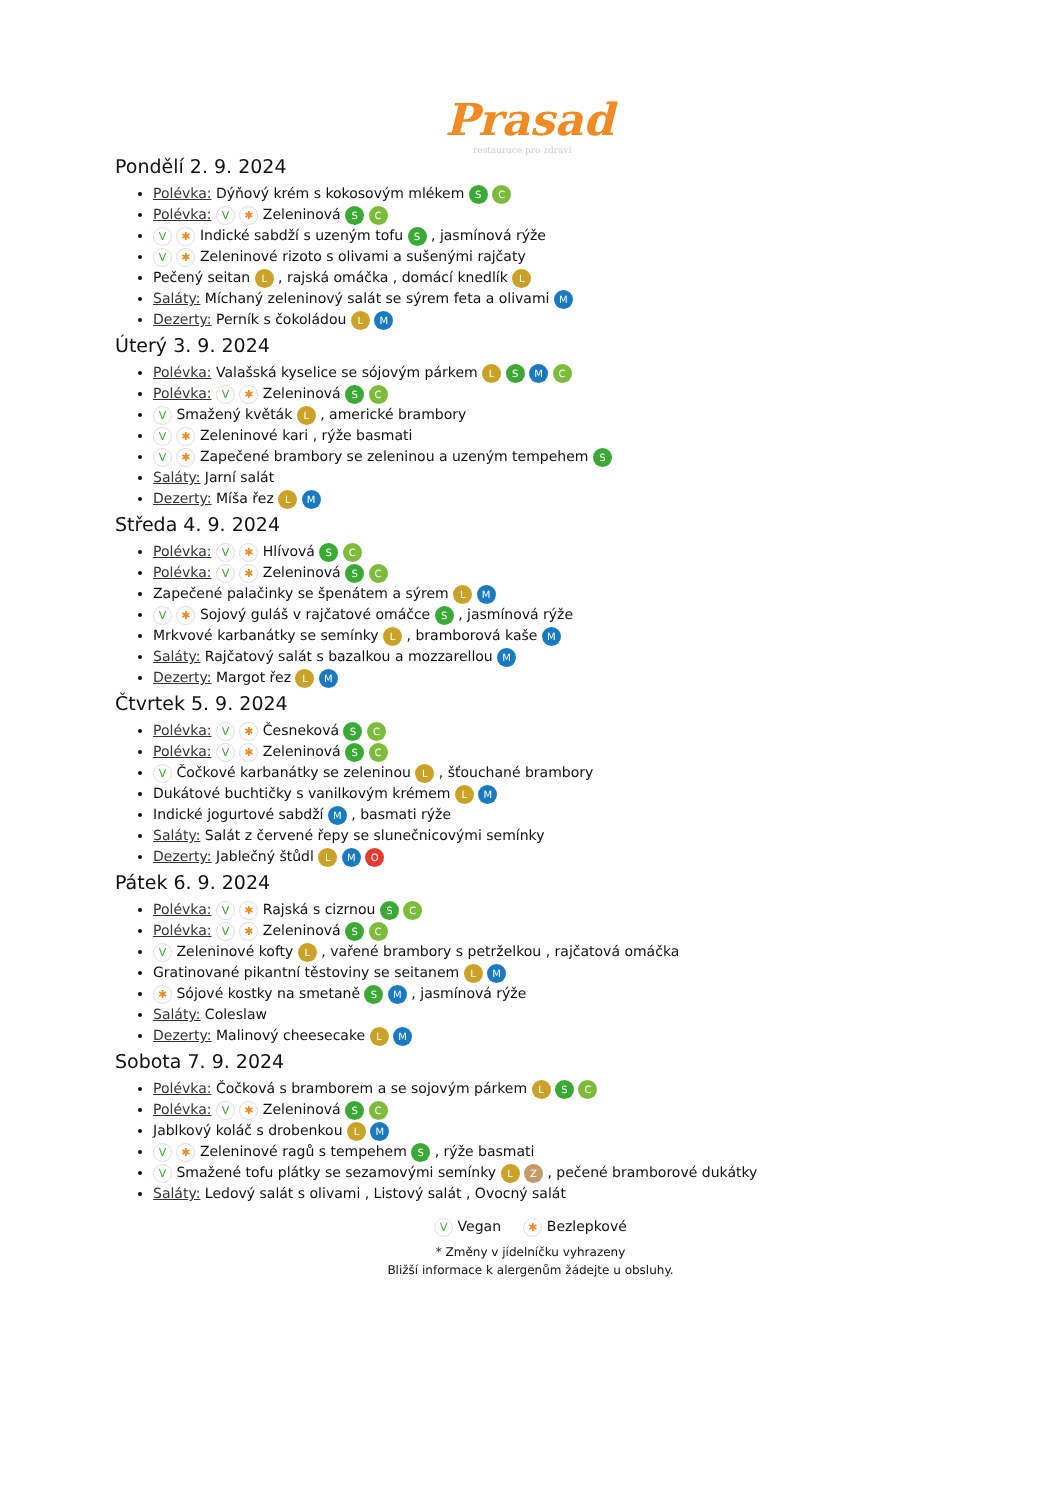Prasad
restaurace pro zdraví
Pondělí 2. 9. 2024
Polévka: Dýňový krém s kokosovým mlékem S C
Polévka: V ✱ Zeleninová S C
V ✱ Indické sabdží s uzeným tofu S , jasmínová rýže
V ✱ Zeleninové rizoto s olivami a sušenými rajčaty
Pečený seitan L , rajská omáčka , domácí knedlík L
Saláty: Míchaný zeleninový salát se sýrem feta a olivami M
Dezerty: Perník s čokoládou L M
Úterý 3. 9. 2024
Polévka: Valašská kyselice se sójovým párkem L S M C
Polévka: V ✱ Zeleninová S C
V Smažený květák L , americké brambory
V ✱ Zeleninové kari , rýže basmati
V ✱ Zapečené brambory se zeleninou a uzeným tempehem S
Saláty: Jarní salát
Dezerty: Míša řez L M
Středa 4. 9. 2024
Polévka: V ✱ Hlívová S C
Polévka: V ✱ Zeleninová S C
Zapečené palačinky se špenátem a sýrem L M
V ✱ Sojový guláš v rajčatové omáčce S , jasmínová rýže
Mrkvové karbanátky se semínky L , bramborová kaše M
Saláty: Rajčatový salát s bazalkou a mozzarellou M
Dezerty: Margot řez L M
Čtvrtek 5. 9. 2024
Polévka: V ✱ Česneková S C
Polévka: V ✱ Zeleninová S C
V Čočkové karbanátky se zeleninou L , šťouchané brambory
Dukátové buchtičky s vanilkovým krémem L M
Indické jogurtové sabdží M , basmati rýže
Saláty: Salát z červené řepy se slunečnicovými semínky
Dezerty: Jablečný štůdl L M O
Pátek 6. 9. 2024
Polévka: V ✱ Rajská s cizrnou S C
Polévka: V ✱ Zeleninová S C
V Zeleninové kofty L , vařené brambory s petrželkou , rajčatová omáčka
Gratinované pikantní těstoviny se seitanem L M
✱ Sójové kostky na smetaně S M , jasmínová rýže
Saláty: Coleslaw
Dezerty: Malinový cheesecake L M
Sobota 7. 9. 2024
Polévka: Čočková s bramborem a se sojovým párkem L S C
Polévka: V ✱ Zeleninová S C
Jablkový koláč s drobenkou L M
V ✱ Zeleninové ragů s tempehem S , rýže basmati
V Smažené tofu plátky se sezamovými semínky L Z , pečené bramborové dukátky
Saláty: Ledový salát s olivami , Listový salát , Ovocný salát
V Vegan ✱ Bezlepkové
* Změny v jídelníčku vyhrazeny
Bližší informace k alergenům žádejte u obsluhy.